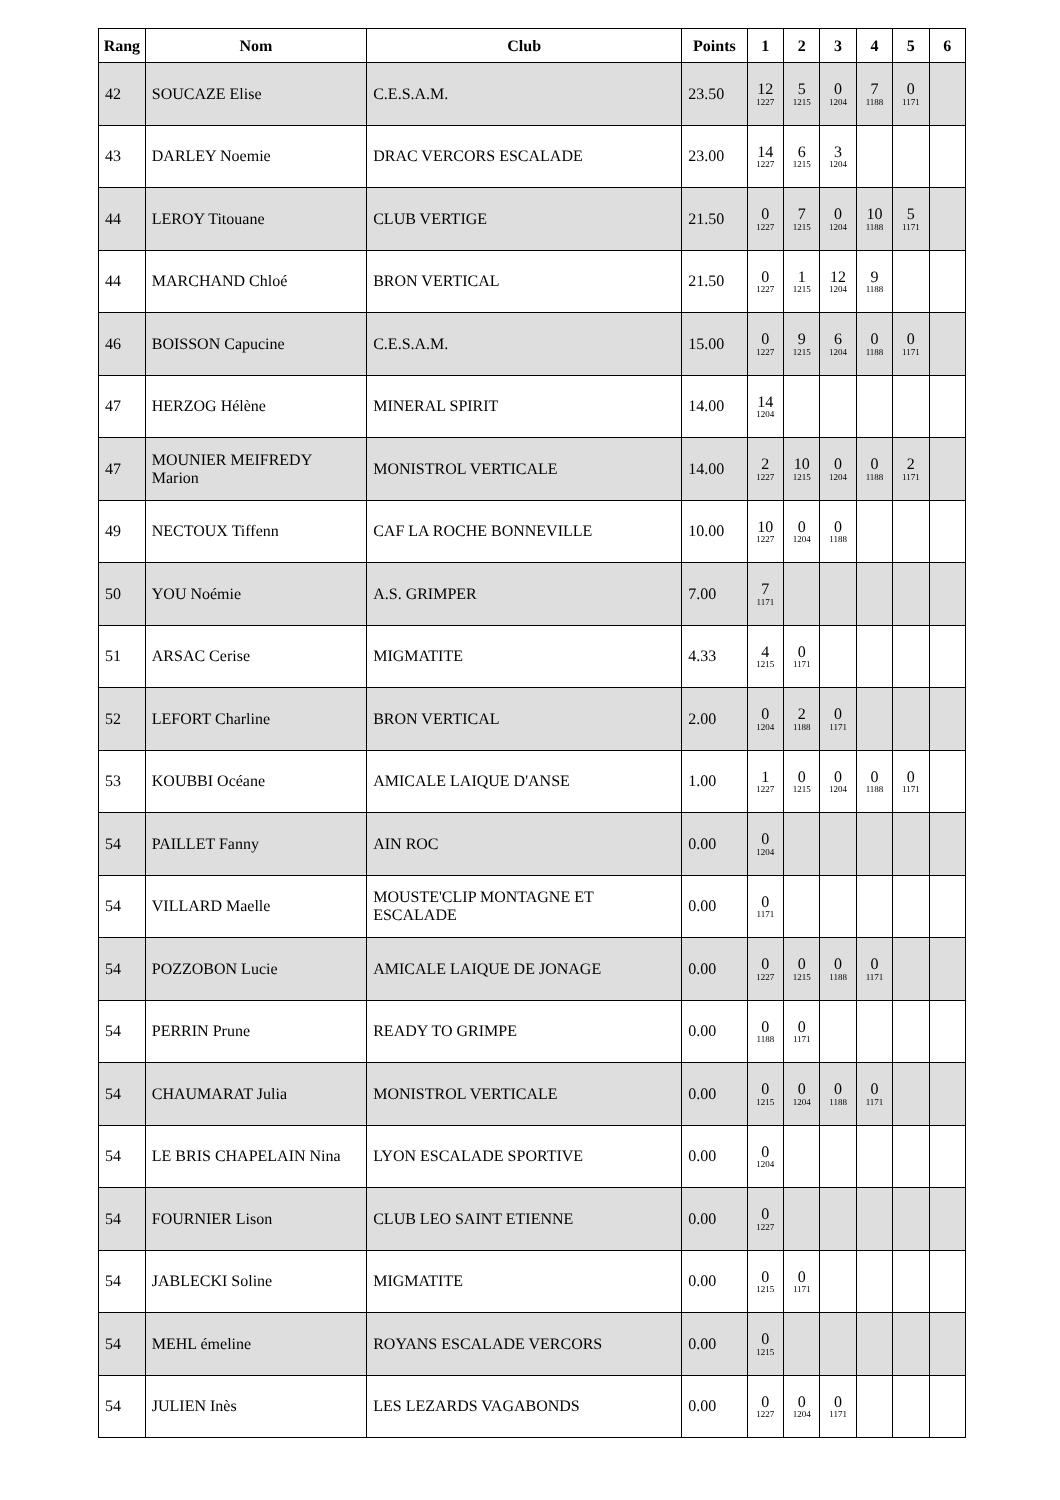| Rang | Nom | Club | Points | 1 | 2 | 3 | 4 | 5 | 6 |
| --- | --- | --- | --- | --- | --- | --- | --- | --- | --- |
| 42 | SOUCAZE Elise | C.E.S.A.M. | 23.50 | 12 1227 | 5 1215 | 0 1204 | 7 1188 | 0 1171 | |
| 43 | DARLEY Noemie | DRAC VERCORS ESCALADE | 23.00 | 14 1227 | 6 1215 | 3 1204 | | | |
| 44 | LEROY Titouane | CLUB VERTIGE | 21.50 | 0 1227 | 7 1215 | 0 1204 | 10 1188 | 5 1171 | |
| 44 | MARCHAND Chloé | BRON VERTICAL | 21.50 | 0 1227 | 1 1215 | 12 1204 | 9 1188 | | |
| 46 | BOISSON Capucine | C.E.S.A.M. | 15.00 | 0 1227 | 9 1215 | 6 1204 | 0 1188 | 0 1171 | |
| 47 | HERZOG Hélène | MINERAL SPIRIT | 14.00 | 14 1204 | | | | | |
| 47 | MOUNIER MEIFREDY Marion | MONISTROL VERTICALE | 14.00 | 2 1227 | 10 1215 | 0 1204 | 0 1188 | 2 1171 | |
| 49 | NECTOUX Tiffenn | CAF LA ROCHE BONNEVILLE | 10.00 | 10 1227 | 0 1204 | 0 1188 | | | |
| 50 | YOU Noémie | A.S. GRIMPER | 7.00 | 7 1171 | | | | | |
| 51 | ARSAC Cerise | MIGMATITE | 4.33 | 4 1215 | 0 1171 | | | | |
| 52 | LEFORT Charline | BRON VERTICAL | 2.00 | 0 1204 | 2 1188 | 0 1171 | | | |
| 53 | KOUBBI Océane | AMICALE LAIQUE D'ANSE | 1.00 | 1 1227 | 0 1215 | 0 1204 | 0 1188 | 0 1171 | |
| 54 | PAILLET Fanny | AIN ROC | 0.00 | 0 1204 | | | | | |
| 54 | VILLARD Maelle | MOUSTE'CLIP MONTAGNE ET ESCALADE | 0.00 | 0 1171 | | | | | |
| 54 | POZZOBON Lucie | AMICALE LAIQUE DE JONAGE | 0.00 | 0 1227 | 0 1215 | 0 1188 | 0 1171 | | |
| 54 | PERRIN Prune | READY TO GRIMPE | 0.00 | 0 1188 | 0 1171 | | | | |
| 54 | CHAUMARAT Julia | MONISTROL VERTICALE | 0.00 | 0 1215 | 0 1204 | 0 1188 | 0 1171 | | |
| 54 | LE BRIS CHAPELAIN Nina | LYON ESCALADE SPORTIVE | 0.00 | 0 1204 | | | | | |
| 54 | FOURNIER Lison | CLUB LEO SAINT ETIENNE | 0.00 | 0 1227 | | | | | |
| 54 | JABLECKI Soline | MIGMATITE | 0.00 | 0 1215 | 0 1171 | | | | |
| 54 | MEHL émeline | ROYANS ESCALADE VERCORS | 0.00 | 0 1215 | | | | | |
| 54 | JULIEN Inès | LES LEZARDS VAGABONDS | 0.00 | 0 1227 | 0 1204 | 0 1171 | | | |